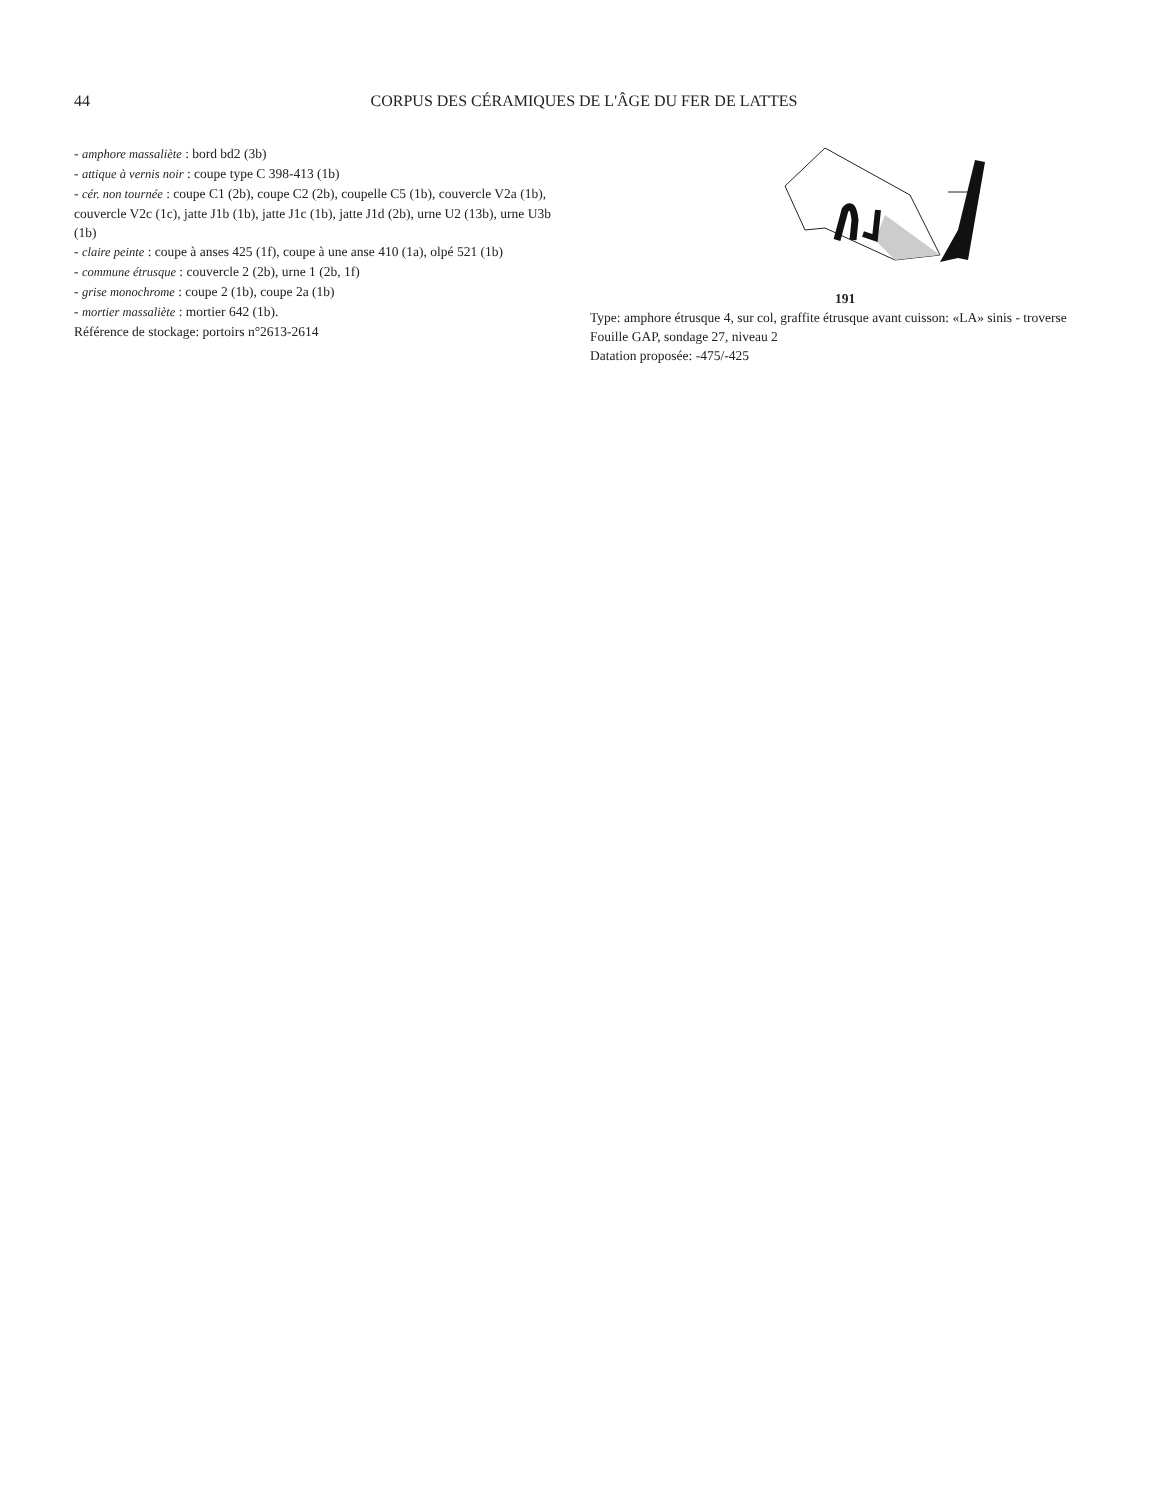44
CORPUS DES CÉRAMIQUES DE L'ÂGE DU FER DE LATTES
- amphore massaliète : bord bd2 (3b)
- attique à vernis noir : coupe type C 398-413 (1b)
- cér. non tournée : coupe C1 (2b), coupe C2 (2b), coupelle C5 (1b), couvercle V2a (1b), couvercle V2c (1c), jatte J1b (1b), jatte J1c (1b), jatte J1d (2b), urne U2 (13b), urne U3b (1b)
- claire peinte : coupe à anses 425 (1f), coupe à une anse 410 (1a), olpé 521 (1b)
- commune étrusque : couvercle 2 (2b), urne 1 (2b, 1f)
- grise monochrome : coupe 2 (1b), coupe 2a (1b)
- mortier massaliète : mortier 642 (1b).
Référence de stockage: portoirs n°2613-2614
191
Type: amphore étrusque 4, sur col, graffite étrusque avant cuisson: «LA» sinis - troverse
Fouille GAP, sondage 27, niveau 2
Datation proposée: -475/-425